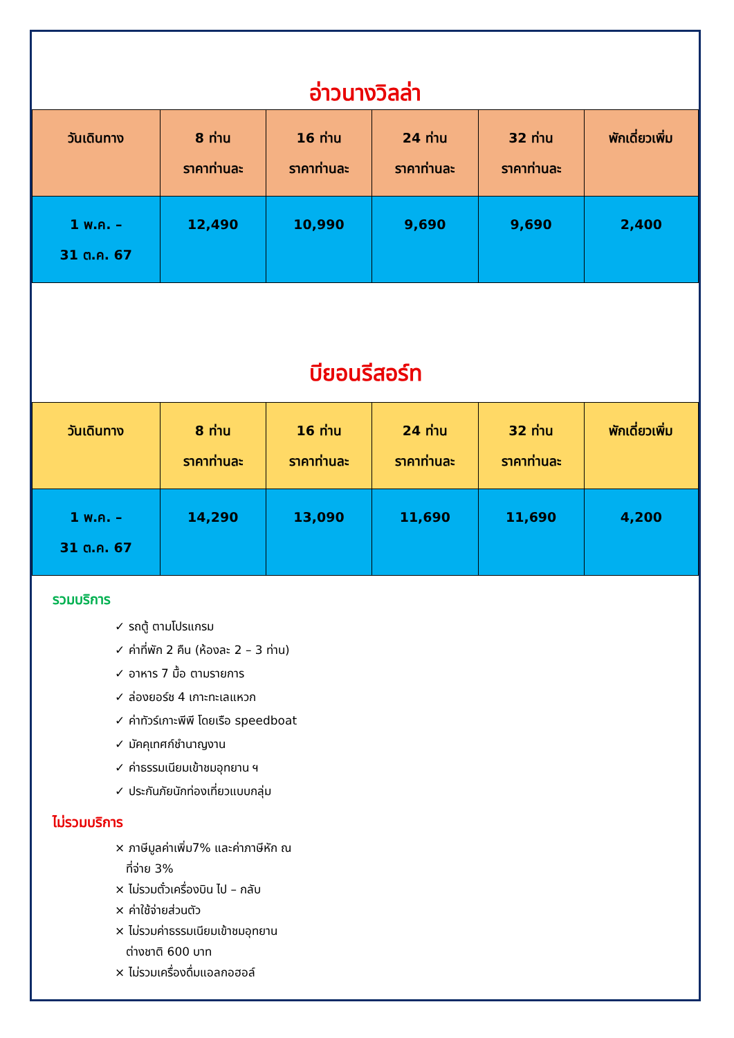อ่าวนางวิลล่า
| วันเดินทาง | 8 ท่าน ราคาท่านละ | 16 ท่าน ราคาท่านละ | 24 ท่าน ราคาท่านละ | 32 ท่าน ราคาท่านละ | พักเดี่ยวเพิ่ม |
| --- | --- | --- | --- | --- | --- |
| 1 พ.ค. – 31 ต.ค. 67 | 12,490 | 10,990 | 9,690 | 9,690 | 2,400 |
บียอนรีสอร์ท
| วันเดินทาง | 8 ท่าน ราคาท่านละ | 16 ท่าน ราคาท่านละ | 24 ท่าน ราคาท่านละ | 32 ท่าน ราคาท่านละ | พักเดี่ยวเพิ่ม |
| --- | --- | --- | --- | --- | --- |
| 1 พ.ค. – 31 ต.ค. 67 | 14,290 | 13,090 | 11,690 | 11,690 | 4,200 |
รวมบริการ
✓ รถตู้ ตามโปรแกรม
✓ ค่าที่พัก 2 คืน (ห้องละ 2 – 3 ท่าน)
✓ อาหาร 7 มื้อ ตามรายการ
✓ ล่องยอร์ช 4 เกาะทะเลแหวก
✓ ค่าทัวร์เกาะพีพี โดยเรือ speedboat
✓ มัคคุเทศก์ชำนาญงาน
✓ ค่าธรรมเนียมเข้าชมอุทยาน ฯ
✓ ประกันภัยนักท่องเที่ยวแบบกลุ่ม
ไม่รวมบริการ
× ภาษีมูลค่าเพิ่ม7% และค่าภาษีหัก ณ
ที่จ่าย 3%
× ไม่รวมตั๋วเครื่องบิน ไป – กลับ
× ค่าใช้จ่ายส่วนตัว
× ไม่รวมค่าธรรมเนียมเข้าชมอุทยาน
ต่างชาติ 600 บาท
× ไม่รวมเครื่องดื่มแอลกอฮอล์